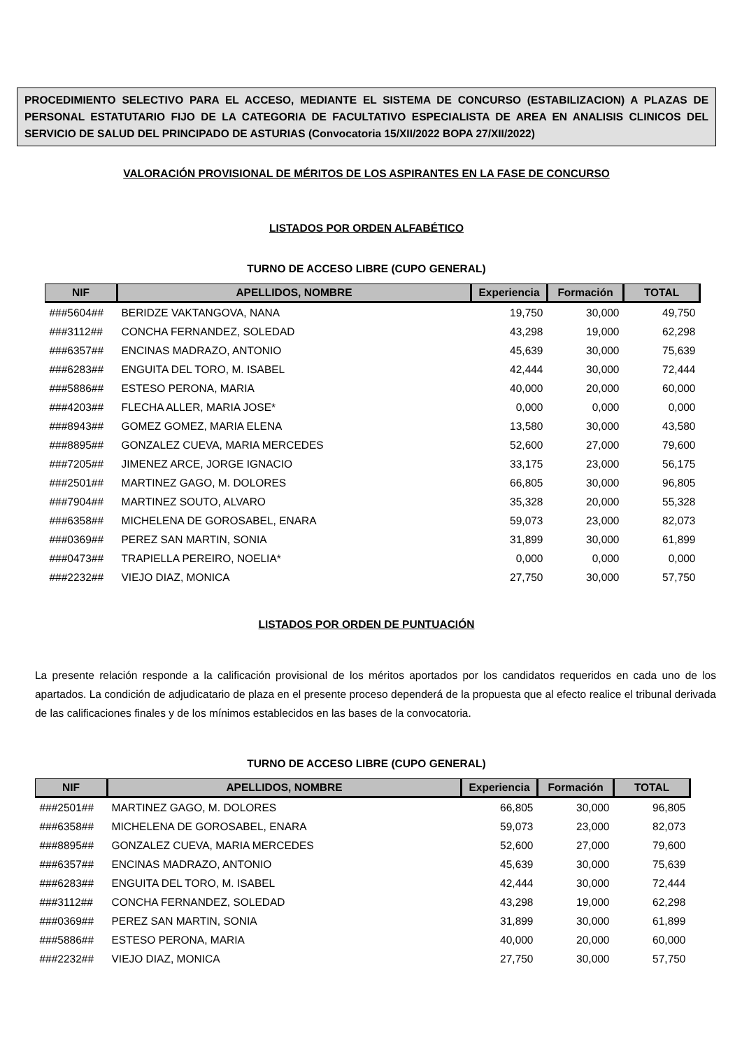PROCEDIMIENTO SELECTIVO PARA EL ACCESO, MEDIANTE EL SISTEMA DE CONCURSO (ESTABILIZACION) A PLAZAS DE PERSONAL ESTATUTARIO FIJO DE LA CATEGORIA DE FACULTATIVO ESPECIALISTA DE AREA EN ANALISIS CLINICOS DEL SERVICIO DE SALUD DEL PRINCIPADO DE ASTURIAS (Convocatoria 15/XII/2022 BOPA 27/XII/2022)
VALORACIÓN PROVISIONAL DE MÉRITOS DE LOS ASPIRANTES EN LA FASE DE CONCURSO
LISTADOS POR ORDEN ALFABÉTICO
TURNO DE ACCESO LIBRE (CUPO GENERAL)
| NIF | APELLIDOS, NOMBRE | Experiencia | Formación | TOTAL |
| --- | --- | --- | --- | --- |
| ###5604## | BERIDZE VAKTANGOVA, NANA | 19,750 | 30,000 | 49,750 |
| ###3112## | CONCHA FERNANDEZ, SOLEDAD | 43,298 | 19,000 | 62,298 |
| ###6357## | ENCINAS MADRAZO, ANTONIO | 45,639 | 30,000 | 75,639 |
| ###6283## | ENGUITA DEL TORO, M. ISABEL | 42,444 | 30,000 | 72,444 |
| ###5886## | ESTESO PERONA, MARIA | 40,000 | 20,000 | 60,000 |
| ###4203## | FLECHA ALLER, MARIA JOSE* | 0,000 | 0,000 | 0,000 |
| ###8943## | GOMEZ GOMEZ, MARIA ELENA | 13,580 | 30,000 | 43,580 |
| ###8895## | GONZALEZ CUEVA, MARIA MERCEDES | 52,600 | 27,000 | 79,600 |
| ###7205## | JIMENEZ ARCE, JORGE IGNACIO | 33,175 | 23,000 | 56,175 |
| ###2501## | MARTINEZ GAGO, M. DOLORES | 66,805 | 30,000 | 96,805 |
| ###7904## | MARTINEZ SOUTO, ALVARO | 35,328 | 20,000 | 55,328 |
| ###6358## | MICHELENA DE GOROSABEL, ENARA | 59,073 | 23,000 | 82,073 |
| ###0369## | PEREZ SAN MARTIN, SONIA | 31,899 | 30,000 | 61,899 |
| ###0473## | TRAPIELLA PEREIRO, NOELIA* | 0,000 | 0,000 | 0,000 |
| ###2232## | VIEJO DIAZ, MONICA | 27,750 | 30,000 | 57,750 |
LISTADOS POR ORDEN DE PUNTUACIÓN
La presente relación responde a la calificación provisional de los méritos aportados por los candidatos requeridos en cada uno de los apartados. La condición de adjudicatario de plaza en el presente proceso dependerá de la propuesta que al efecto realice el tribunal derivada de las calificaciones finales y de los mínimos establecidos en las bases de la convocatoria.
TURNO DE ACCESO LIBRE (CUPO GENERAL)
| NIF | APELLIDOS, NOMBRE | Experiencia | Formación | TOTAL |
| --- | --- | --- | --- | --- |
| ###2501## | MARTINEZ GAGO, M. DOLORES | 66,805 | 30,000 | 96,805 |
| ###6358## | MICHELENA DE GOROSABEL, ENARA | 59,073 | 23,000 | 82,073 |
| ###8895## | GONZALEZ CUEVA, MARIA MERCEDES | 52,600 | 27,000 | 79,600 |
| ###6357## | ENCINAS MADRAZO, ANTONIO | 45,639 | 30,000 | 75,639 |
| ###6283## | ENGUITA DEL TORO, M. ISABEL | 42,444 | 30,000 | 72,444 |
| ###3112## | CONCHA FERNANDEZ, SOLEDAD | 43,298 | 19,000 | 62,298 |
| ###0369## | PEREZ SAN MARTIN, SONIA | 31,899 | 30,000 | 61,899 |
| ###5886## | ESTESO PERONA, MARIA | 40,000 | 20,000 | 60,000 |
| ###2232## | VIEJO DIAZ, MONICA | 27,750 | 30,000 | 57,750 |